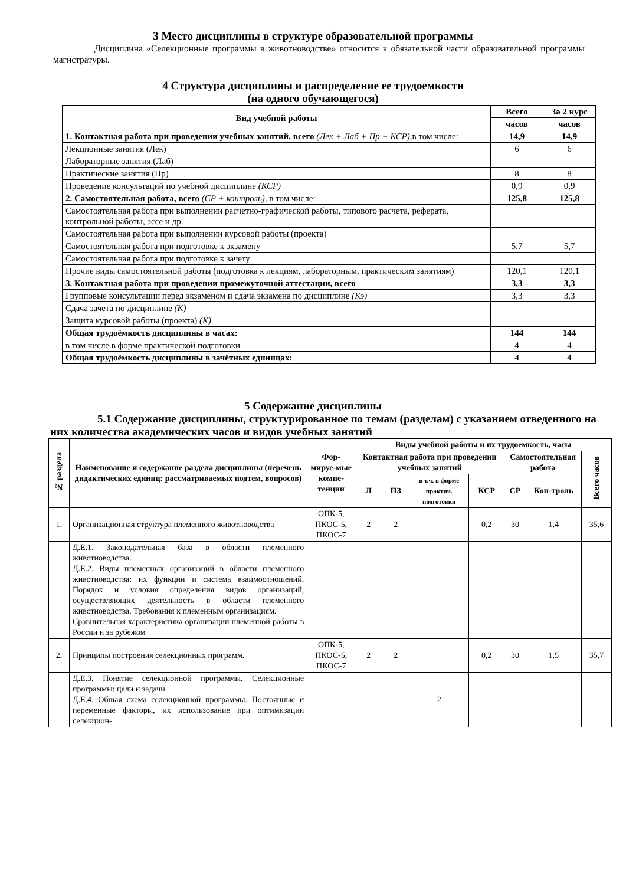3 Место дисциплины в структуре образовательной программы
Дисциплина «Селекционные программы в животноводстве» относится к обязательной части образовательной программы магистратуры.
4 Структура дисциплины и распределение ее трудоемкости
(на одного обучающегося)
| Вид учебной работы | Всего | За 2 курс |
| --- | --- | --- |
| | часов | часов |
| 1. Контактная работа при проведении учебных занятий, всего (Лек + Лаб + Пр + КСР), в том числе: | 14,9 | 14,9 |
| Лекционные занятия (Лек) | 6 | 6 |
| Лабораторные занятия (Лаб) | | |
| Практические занятия (Пр) | 8 | 8 |
| Проведение консультаций по учебной дисциплине (КСР) | 0,9 | 0,9 |
| 2. Самостоятельная работа, всего (СР + контроль), в том числе: | 125,8 | 125,8 |
| Самостоятельная работа при выполнении расчетно-графической работы, типового расчета, реферата, контрольной работы, эссе и др. | | |
| Самостоятельная работа при выполнении курсовой работы (проекта) | | |
| Самостоятельная работа при подготовке к экзамену | 5,7 | 5,7 |
| Самостоятельная работа при подготовке к зачету | | |
| Прочие виды самостоятельной работы (подготовка к лекциям, лабораторным, практическим занятиям) | 120,1 | 120,1 |
| 3. Контактная работа при проведении промежуточной аттестации, всего | 3,3 | 3,3 |
| Групповые консультации перед экзаменом и сдача экзамена по дисциплине (Кэ) | 3,3 | 3,3 |
| Сдача зачета по дисциплине (К) | | |
| Защита курсовой работы (проекта) (К) | | |
| Общая трудоёмкость дисциплины в часах: | 144 | 144 |
| в том числе в форме практической подготовки | 4 | 4 |
| Общая трудоёмкость дисциплины в зачётных единицах: | 4 | 4 |
5 Содержание дисциплины
5.1 Содержание дисциплины, структурированное по темам (разделам) с указанием отведенного на них количества академических часов и видов учебных занятий
| № раздела | Наименование и содержание раздела дисциплины (перечень дидактических единиц: рассматриваемых подтем, вопросов) | Фор-мируе-мые компе-тенции | Виды учебной работы и их трудоемкость, часы | | | | | | |
| --- | --- | --- | --- | --- | --- | --- | --- | --- | --- |
| | | | Контактная работа при проведении учебных занятий | | | | Самостоятельная работа | | Всего часов |
| | | | Л | ПЗ | в т.ч. в форме практич. подготовки | КСР | СР | Кон-троль | |
| 1. | Организационная структура племенного животноводства | ОПК-5, ПКОС-5, ПКОС-7 | 2 | 2 | | 0,2 | 30 | 1,4 | 35,6 |
| | Д.Е.1. Законодательная база в области племенного животноводства. Д.Е.2. Виды племенных организаций в области племенного животноводства: их функции и система взаимоотношений. Порядок и условия определения видов организаций, осуществляющих деятельность в области племенного животноводства. Требования к племенным организациям. Сравнительная характеристика организации племенной работы в России и за рубежом | | | | | | | | |
| 2. | Принципы построения селекционных программ. | ОПК-5, ПКОС-5, ПКОС-7 | 2 | 2 | | 0,2 | 30 | 1,5 | 35,7 |
| | Д.Е.3. Понятие селекционной программы. Селекционные программы: цели и задачи. Д.Е.4. Общая схема селекционной программы. Постоянные и переменные факторы, их использование при оптимизации селекцион- | | | | 2 | | | | |